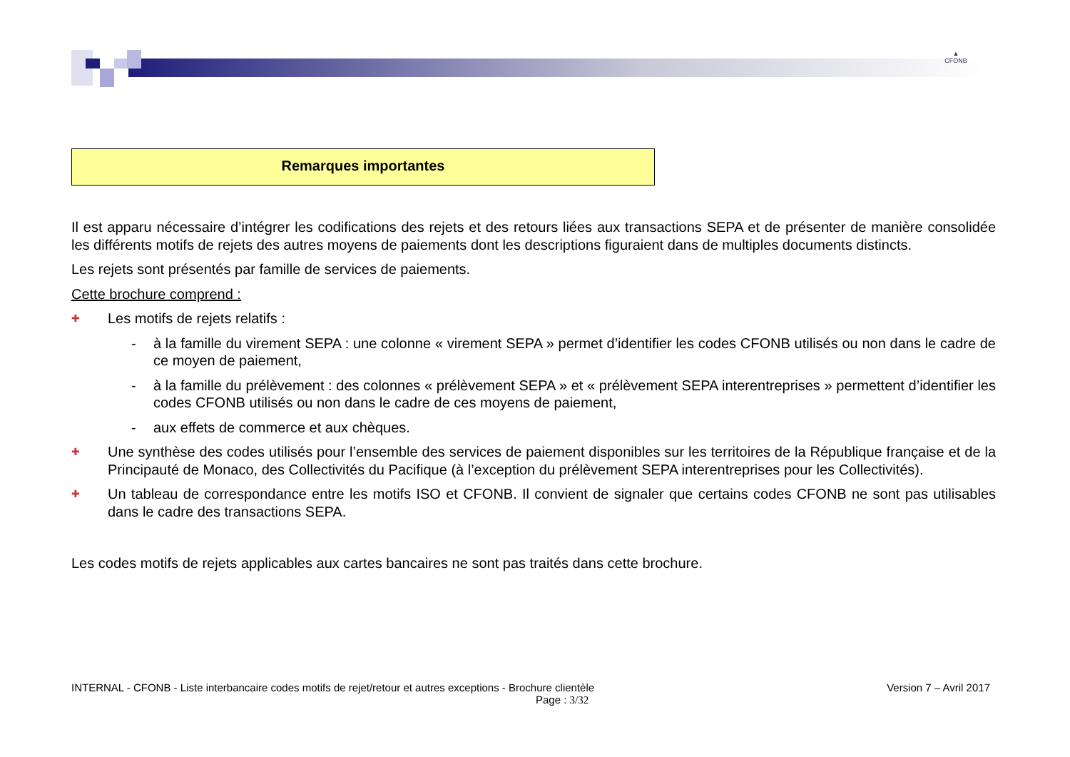▲
CFONB
Remarques importantes
Il est apparu nécessaire d’intégrer les codifications des rejets et des retours liées aux transactions SEPA et de présenter de manière consolidée les différents motifs de rejets des autres moyens de paiements dont les descriptions figuraient dans de multiples documents distincts.
Les rejets sont présentés par famille de services de paiements.
Cette brochure comprend :
✚
Les motifs de rejets relatifs :
- à la famille du virement SEPA : une colonne « virement SEPA » permet d’identifier les codes CFONB utilisés ou non dans le cadre de ce moyen de paiement,
- à la famille du prélèvement : des colonnes « prélèvement SEPA » et « prélèvement SEPA interentreprises » permettent d’identifier les codes CFONB utilisés ou non dans le cadre de ces moyens de paiement,
- aux effets de commerce et aux chèques.
✚
Une synthèse des codes utilisés pour l’ensemble des services de paiement disponibles sur les territoires de la République française et de la Principauté de Monaco, des Collectivités du Pacifique (à l’exception du prélèvement SEPA interentreprises pour les Collectivités).
✚
Un tableau de correspondance entre les motifs ISO et CFONB. Il convient de signaler que certains codes CFONB ne sont pas utilisables dans le cadre des transactions SEPA.
Les codes motifs de rejets applicables aux cartes bancaires ne sont pas traités dans cette brochure.
INTERNAL - CFONB - Liste interbancaire codes motifs de rejet/retour et autres exceptions - Brochure clientèle Version 7 – Avril 2017
Page : 3/32